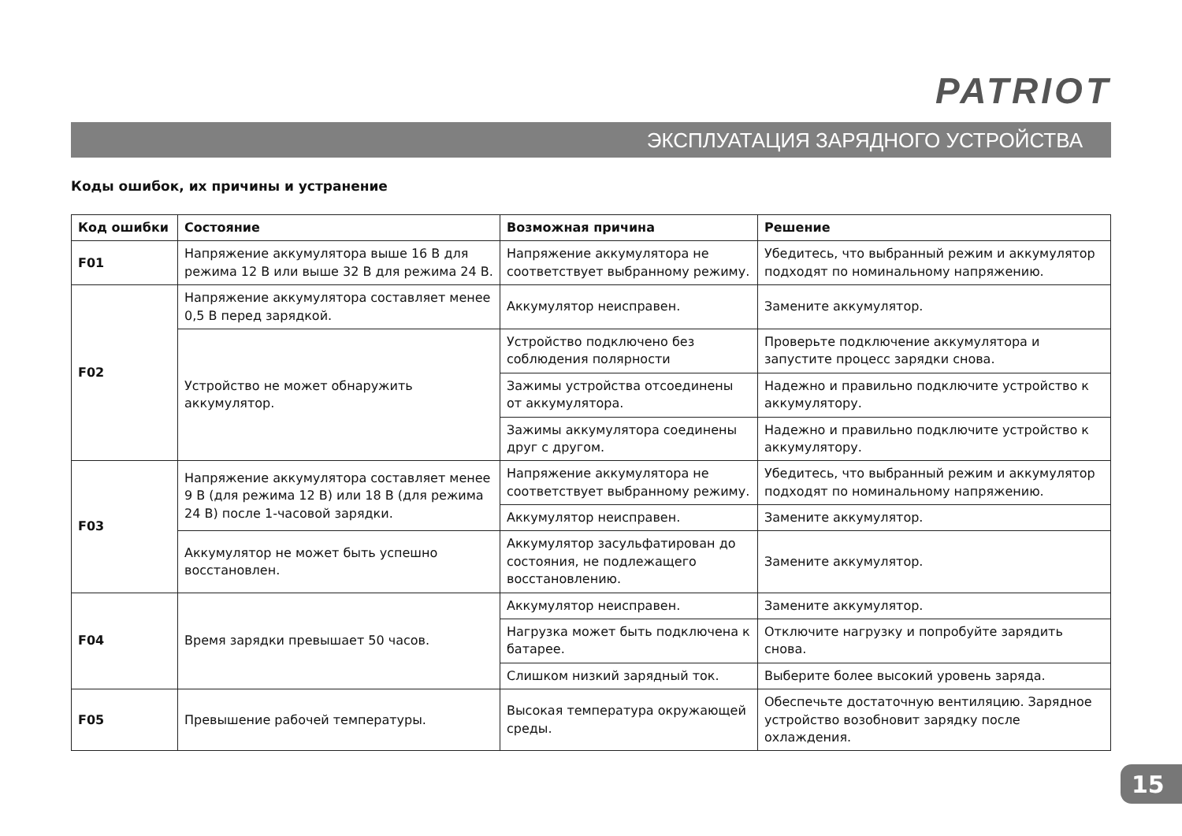PATRIOT
ЭКСПЛУАТАЦИЯ ЗАРЯДНОГО УСТРОЙСТВА
Коды ошибок, их причины и устранение
| Код ошибки | Состояние | Возможная причина | Решение |
| --- | --- | --- | --- |
| F01 | Напряжение аккумулятора выше 16 В для режима 12 В или выше 32 В для режима 24 В. | Напряжение аккумулятора не соответствует выбранному режиму. | Убедитесь, что выбранный режим и аккумулятор подходят по номинальному напряжению. |
| F02 | Напряжение аккумулятора составляет менее 0,5 В перед зарядкой. | Аккумулятор неисправен. | Замените аккумулятор. |
| | Устройство не может обнаружить аккумулятор. | Устройство подключено без соблюдения полярности | Проверьте подключение аккумулятора и запустите процесс зарядки снова. |
| | | Зажимы устройства отсоединены от аккумулятора. | Надежно и правильно подключите устройство к аккумулятору. |
| | | Зажимы аккумулятора соединены друг с другом. | Надежно и правильно подключите устройство к аккумулятору. |
| F03 | Напряжение аккумулятора составляет менее 9 В (для режима 12 В) или 18 В (для режима 24 В) после 1-часовой зарядки. | Напряжение аккумулятора не соответствует выбранному режиму. | Убедитесь, что выбранный режим и аккумулятор подходят по номинальному напряжению. |
| | | Аккумулятор неисправен. | Замените аккумулятор. |
| | Аккумулятор не может быть успешно восстановлен. | Аккумулятор засульфатирован до состояния, не подлежащего восстановлению. | Замените аккумулятор. |
| F04 | Время зарядки превышает 50 часов. | Аккумулятор неисправен. | Замените аккумулятор. |
| | | Нагрузка может быть подключена к батарее. | Отключите нагрузку и попробуйте зарядить снова. |
| | | Слишком низкий зарядный ток. | Выберите более высокий уровень заряда. |
| F05 | Превышение рабочей температуры. | Высокая температура окружающей среды. | Обеспечьте достаточную вентиляцию. Зарядное устройство возобновит зарядку после охлаждения. |
15